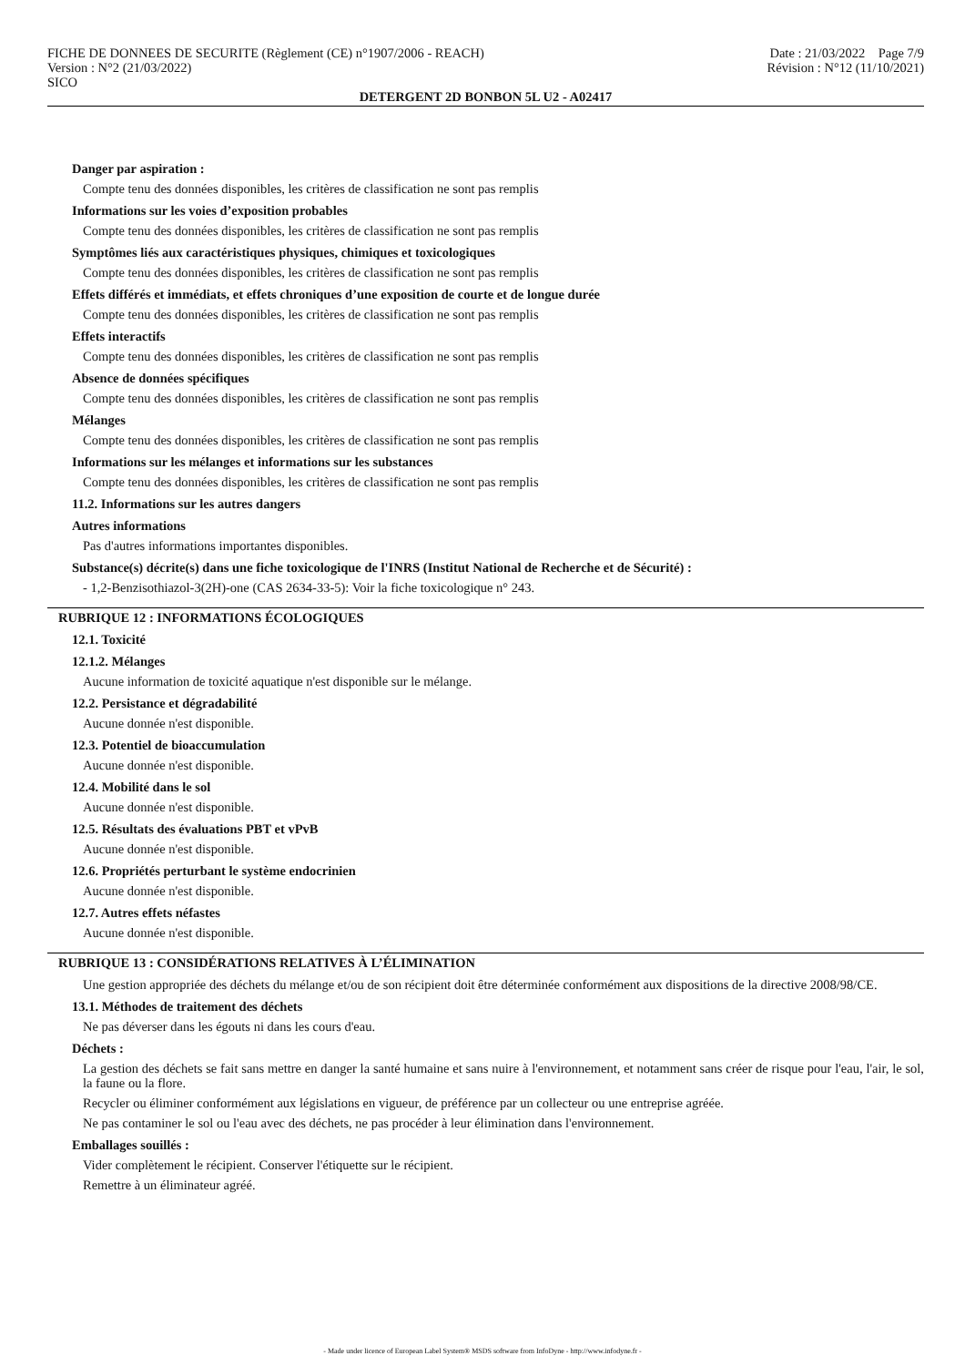FICHE DE DONNEES DE SECURITE (Règlement (CE) n°1907/2006 - REACH)
Version : N°2 (21/03/2022)
SICO
Date : 21/03/2022 Page 7/9
Révision : N°12 (11/10/2021)
DETERGENT 2D BONBON 5L U2 - A02417
Danger par aspiration :
Compte tenu des données disponibles, les critères de classification ne sont pas remplis
Informations sur les voies d’exposition probables
Compte tenu des données disponibles, les critères de classification ne sont pas remplis
Symptômes liés aux caractéristiques physiques, chimiques et toxicologiques
Compte tenu des données disponibles, les critères de classification ne sont pas remplis
Effets différés et immédiats, et effets chroniques d’une exposition de courte et de longue durée
Compte tenu des données disponibles, les critères de classification ne sont pas remplis
Effets interactifs
Compte tenu des données disponibles, les critères de classification ne sont pas remplis
Absence de données spécifiques
Compte tenu des données disponibles, les critères de classification ne sont pas remplis
Mélanges
Compte tenu des données disponibles, les critères de classification ne sont pas remplis
Informations sur les mélanges et informations sur les substances
Compte tenu des données disponibles, les critères de classification ne sont pas remplis
11.2. Informations sur les autres dangers
Autres informations
Pas d'autres informations importantes disponibles.
Substance(s) décrite(s) dans une fiche toxicologique de l'INRS (Institut National de Recherche et de Sécurité) :
- 1,2-Benzisothiazol-3(2H)-one (CAS 2634-33-5): Voir la fiche toxicologique n° 243.
RUBRIQUE 12 : INFORMATIONS ÉCOLOGIQUES
12.1. Toxicité
12.1.2. Mélanges
Aucune information de toxicité aquatique n'est disponible sur le mélange.
12.2. Persistance et dégradabilité
Aucune donnée n'est disponible.
12.3. Potentiel de bioaccumulation
Aucune donnée n'est disponible.
12.4. Mobilité dans le sol
Aucune donnée n'est disponible.
12.5. Résultats des évaluations PBT et vPvB
Aucune donnée n'est disponible.
12.6. Propriétés perturbant le système endocrinien
Aucune donnée n'est disponible.
12.7. Autres effets néfastes
Aucune donnée n'est disponible.
RUBRIQUE 13 : CONSIDÉRATIONS RELATIVES À L’ÉLIMINATION
Une gestion appropriée des déchets du mélange et/ou de son récipient doit être déterminée conformément aux dispositions de la directive 2008/98/CE.
13.1. Méthodes de traitement des déchets
Ne pas déverser dans les égouts ni dans les cours d'eau.
Déchets :
La gestion des déchets se fait sans mettre en danger la santé humaine et sans nuire à l'environnement, et notamment sans créer de risque pour l'eau, l'air, le sol, la faune ou la flore.
Recycler ou éliminer conformément aux législations en vigueur, de préférence par un collecteur ou une entreprise agréée.
Ne pas contaminer le sol ou l'eau avec des déchets, ne pas procéder à leur élimination dans l'environnement.
Emballages souillés :
Vider complètement le récipient. Conserver l'étiquette sur le récipient.
Remettre à un éliminateur agréé.
- Made under licence of European Label System® MSDS software from InfoDyne - http://www.infodyne.fr -